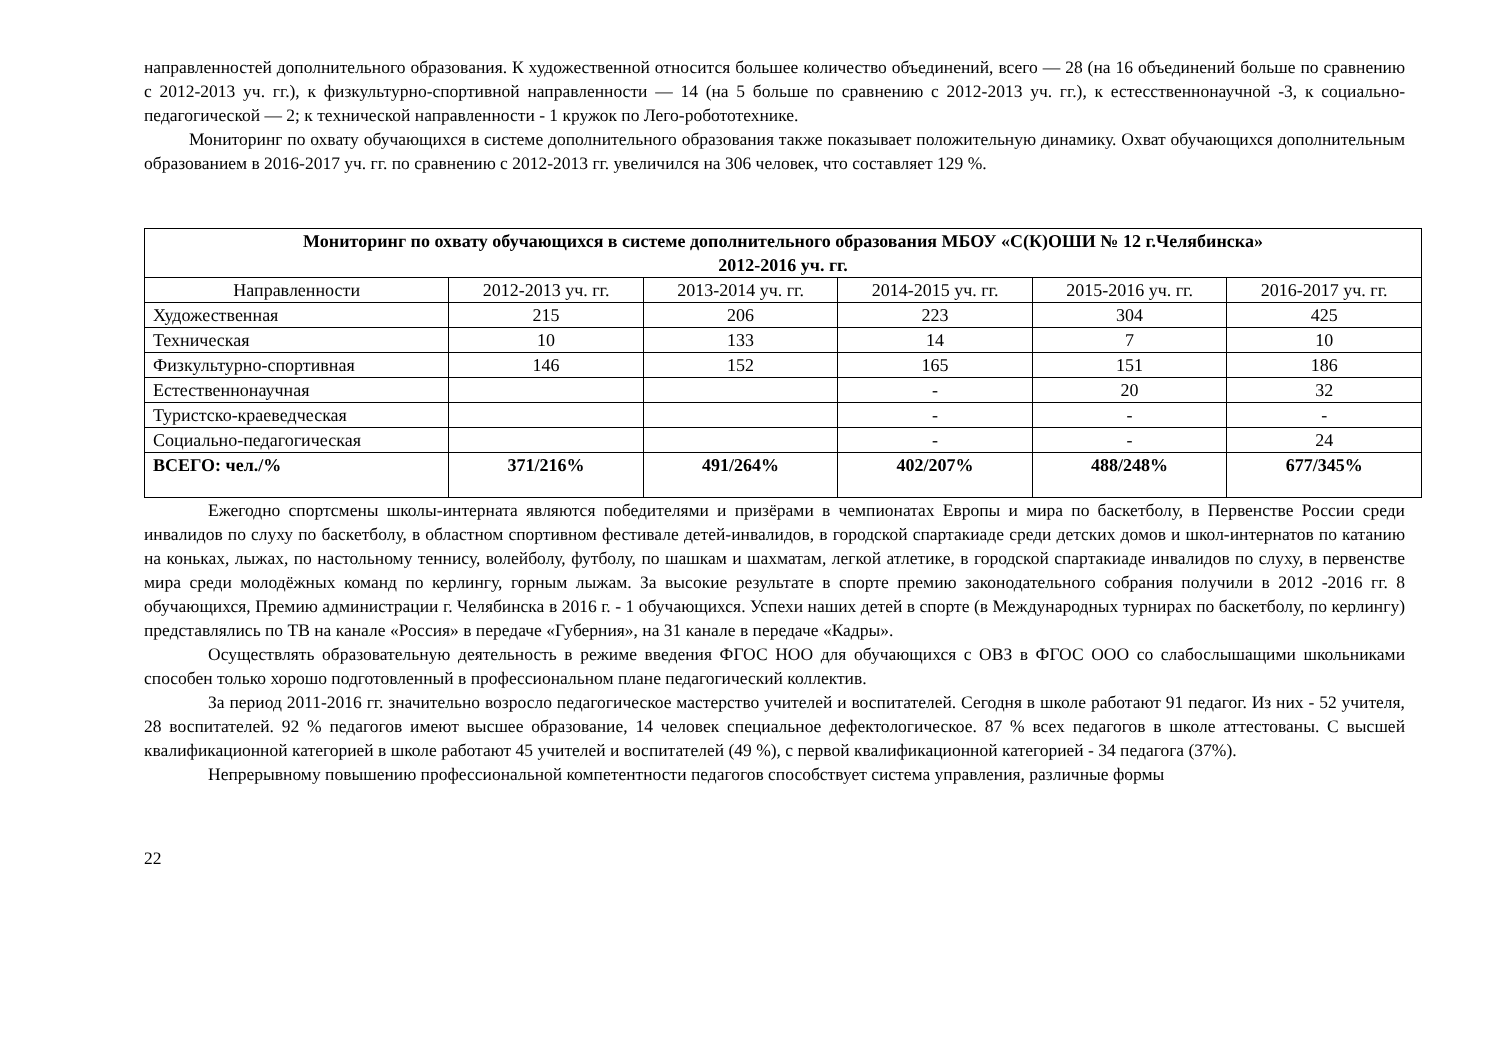направленностей дополнительного образования. К художественной относится большее количество объединений, всего — 28 (на 16 объединений больше по сравнению с 2012-2013 уч. гг.), к физкультурно-спортивной направленности — 14 (на 5 больше по сравнению с 2012-2013 уч. гг.), к естесственнонаучной -3, к социально-педагогической — 2; к технической направленности - 1 кружок по Лего-робототехнике.
Мониторинг по охвату обучающихся в системе дополнительного образования также показывает положительную динамику. Охват обучающихся дополнительным образованием в 2016-2017 уч. гг. по сравнению с 2012-2013 гг. увеличился на 306 человек, что составляет 129 %.
| Мониторинг по охвату обучающихся в системе дополнительного образования МБОУ «С(К)ОШИ № 12 г.Челябинска» 2012-2016 уч. гг. | | | | | |
| --- | --- | --- | --- | --- | --- |
| Направленности | 2012-2013 уч. гг. | 2013-2014 уч. гг. | 2014-2015 уч. гг. | 2015-2016 уч. гг. | 2016-2017 уч. гг. |
| Художественная | 215 | 206 | 223 | 304 | 425 |
| Техническая | 10 | 133 | 14 | 7 | 10 |
| Физкультурно-спортивная | 146 | 152 | 165 | 151 | 186 |
| Естественнонаучная | | | - | 20 | 32 |
| Туристско-краеведческая | | | - | - | - |
| Социально-педагогическая | | | - | - | 24 |
| ВСЕГО: чел./% | 371/216% | 491/264% | 402/207% | 488/248% | 677/345% |
Ежегодно спортсмены школы-интерната являются победителями и призёрами в чемпионатах Европы и мира по баскетболу, в Первенстве России среди инвалидов по слуху по баскетболу, в областном спортивном фестивале детей-инвалидов, в городской спартакиаде среди детских домов и школ-интернатов по катанию на коньках, лыжах, по настольному теннису, волейболу, футболу, по шашкам и шахматам, легкой атлетике, в городской спартакиаде инвалидов по слуху, в первенстве мира среди молодёжных команд по керлингу, горным лыжам. За высокие результате в спорте премию законодательного собрания получили в 2012 -2016 гг. 8 обучающихся, Премию администрации г. Челябинска в 2016 г. - 1 обучающихся. Успехи наших детей в спорте (в Международных турнирах по баскетболу, по керлингу) представлялись по ТВ на канале «Россия» в передаче «Губерния», на 31 канале в передаче «Кадры».
Осуществлять образовательную деятельность в режиме введения ФГОС НОО для обучающихся с ОВЗ в ФГОС ООО со слабослышащими школьниками способен только хорошо подготовленный в профессиональном плане педагогический коллектив.
За период 2011-2016 гг. значительно возросло педагогическое мастерство учителей и воспитателей. Сегодня в школе работают 91 педагог. Из них - 52 учителя, 28 воспитателей. 92 % педагогов имеют высшее образование, 14 человек специальное дефектологическое. 87 % всех педагогов в школе аттестованы. С высшей квалификационной категорией в школе работают 45 учителей и воспитателей (49 %), с первой квалификационной категорией - 34 педагога (37%).
Непрерывному повышению профессиональной компетентности педагогов способствует система управления, различные формы
22